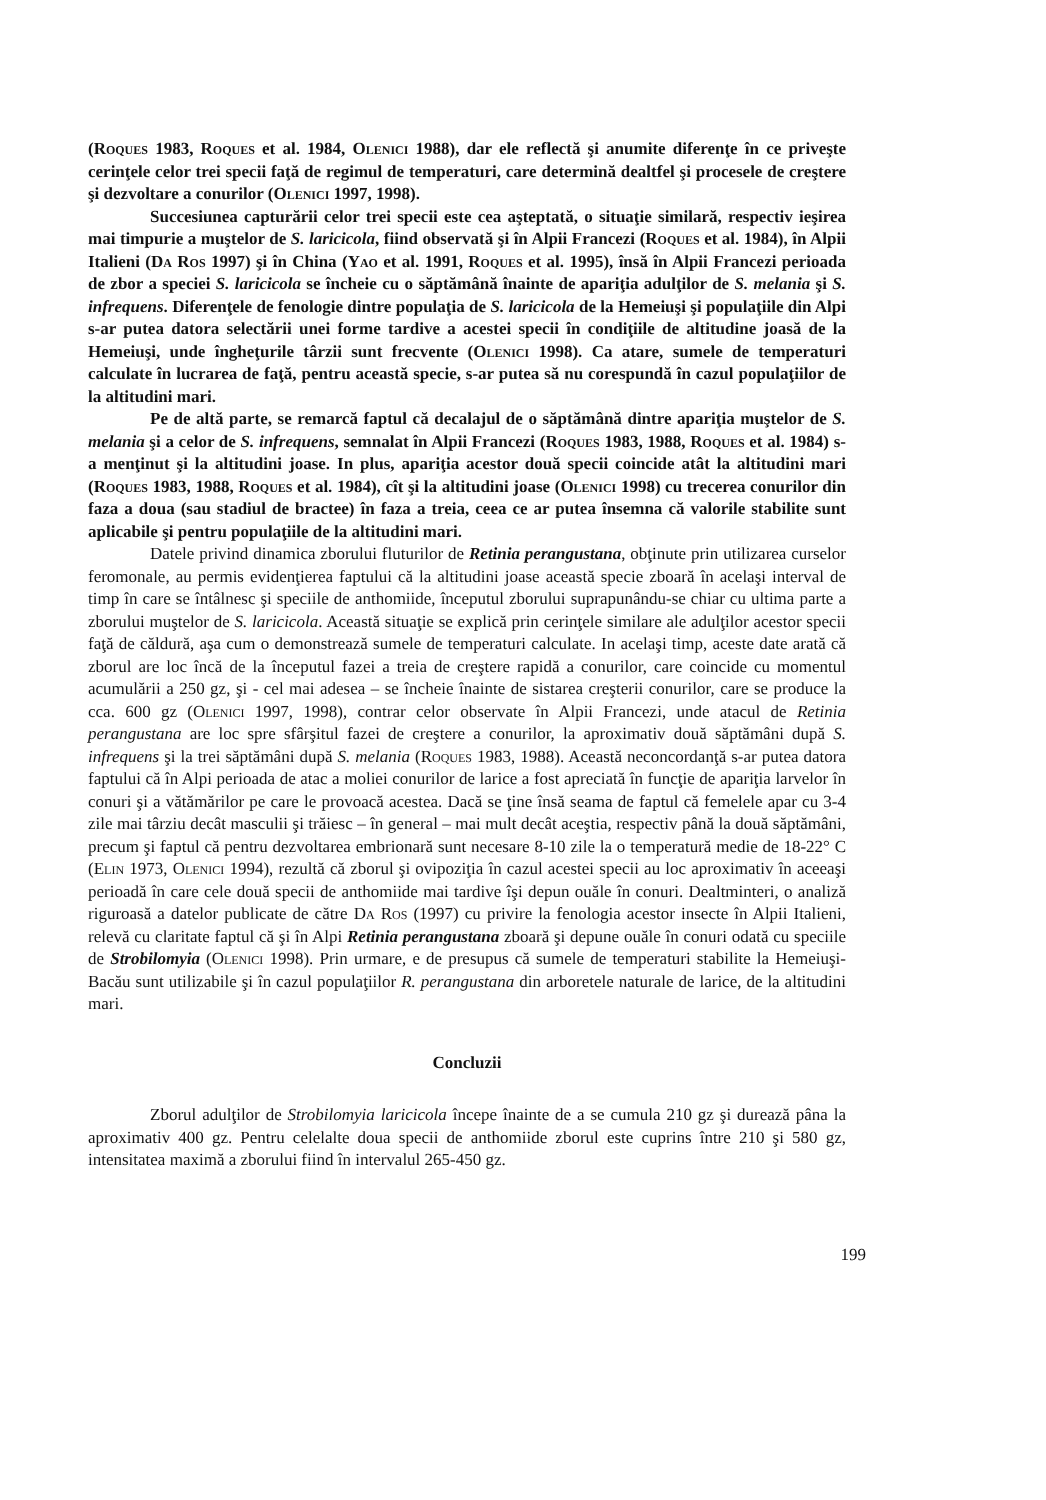(Roques 1983, Roques et al. 1984, Olenici 1988), dar ele reflectă şi anumite diferenţe în ce priveşte cerinţele celor trei specii faţă de regimul de temperaturi, care determină dealtfel şi procesele de creştere şi dezvoltare a conurilor (Olenici 1997, 1998).
Succesiunea capturării celor trei specii este cea aşteptată, o situaţie similară, respectiv ieşirea mai timpurie a muştelor de S. laricicola, fiind observată şi în Alpii Francezi (Roques et al. 1984), în Alpii Italieni (Da Ros 1997) şi în China (Yao et al. 1991, Roques et al. 1995), însă în Alpii Francezi perioada de zbor a speciei S. laricicola se încheie cu o săptămână înainte de apariţia adulţilor de S. melania şi S. infrequens. Diferenţele de fenologie dintre populaţia de S. laricicola de la Hemeiuşi şi populaţiile din Alpi s-ar putea datora selectării unei forme tardive a acestei specii în condiţiile de altitudine joasă de la Hemeiuşi, unde îngheţurile târzii sunt frecvente (Olenici 1998). Ca atare, sumele de temperaturi calculate în lucrarea de faţă, pentru această specie, s-ar putea să nu corespundă în cazul populaţiilor de la altitudini mari.
Pe de altă parte, se remarcă faptul că decalajul de o săptămână dintre apariţia muştelor de S. melania şi a celor de S. infrequens, semnalat în Alpii Francezi (Roques 1983, 1988, Roques et al. 1984) s-a menţinut şi la altitudini joase. In plus, apariţia acestor două specii coincide atât la altitudini mari (Roques 1983, 1988, Roques et al. 1984), cît şi la altitudini joase (Olenici 1998) cu trecerea conurilor din faza a doua (sau stadiul de bractee) în faza a treia, ceea ce ar putea însemna că valorile stabilite sunt aplicabile şi pentru populaţiile de la altitudini mari.
Datele privind dinamica zborului fluturilor de Retinia perangustana, obţinute prin utilizarea curselor feromonale, au permis evidenţierea faptului că la altitudini joase această specie zboară în acelaşi interval de timp în care se întâlnesc şi speciile de anthomiide, începutul zborului suprapunându-se chiar cu ultima parte a zborului muştelor de S. laricicola. Această situaţie se explică prin cerinţele similare ale adulţilor acestor specii faţă de căldură, aşa cum o demonstrează sumele de temperaturi calculate. In acelaşi timp, aceste date arată că zborul are loc încă de la începutul fazei a treia de creştere rapidă a conurilor, care coincide cu momentul acumulării a 250 gz, şi - cel mai adesea – se încheie înainte de sistarea creşterii conurilor, care se produce la cca. 600 gz (Olenici 1997, 1998), contrar celor observate în Alpii Francezi, unde atacul de Retinia perangustana are loc spre sfârşitul fazei de creştere a conurilor, la aproximativ două săptămâni după S. infrequens şi la trei săptămâni după S. melania (Roques 1983, 1988). Această neconcordanţă s-ar putea datora faptului că în Alpi perioada de atac a moliei conurilor de larice a fost apreciată în funcţie de apariţia larvelor în conuri şi a vătămărilor pe care le provoacă acestea. Dacă se ţine însă seama de faptul că femelele apar cu 3-4 zile mai târziu decât masculii şi trăiesc – în general – mai mult decât aceştia, respectiv până la două săptămâni, precum şi faptul că pentru dezvoltarea embrionară sunt necesare 8-10 zile la o temperatură medie de 18-22° C (Elin 1973, Olenici 1994), rezultă că zborul şi ovipoziţia în cazul acestei specii au loc aproximativ în aceeaşi perioadă în care cele două specii de anthomiide mai tardive îşi depun ouăle în conuri. Dealtminteri, o analiză riguroasă a datelor publicate de către Da Ros (1997) cu privire la fenologia acestor insecte în Alpii Italieni, relevă cu claritate faptul că şi în Alpi Retinia perangustana zboară şi depune ouăle în conuri odată cu speciile de Strobilomyia (Olenici 1998). Prin urmare, e de presupus că sumele de temperaturi stabilite la Hemeiuşi-Bacău sunt utilizabile şi în cazul populaţiilor R. perangustana din arboretele naturale de larice, de la altitudini mari.
Concluzii
Zborul adulţilor de Strobilomyia laricicola începe înainte de a se cumula 210 gz şi durează pâna la aproximativ 400 gz. Pentru celelalte doua specii de anthomiide zborul este cuprins între 210 şi 580 gz, intensitatea maximă a zborului fiind în intervalul 265-450 gz.
199